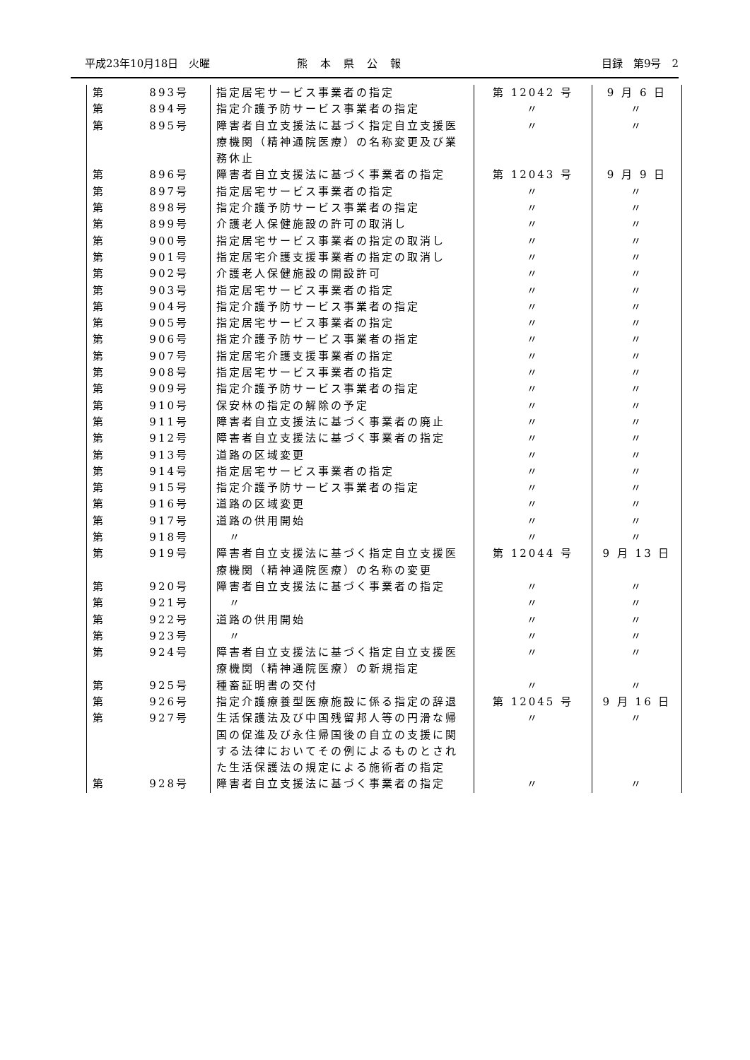平成23年10月18日　火曜 熊本県公報 目録　第9号　2
| 第 | 893号 | 指定居宅サービス事業者の指定 | 第 12042 号 | 9 月 6 日 |
| 第 | 894号 | 指定介護予防サービス事業者の指定 | 〃 | 〃 |
| 第 | 895号 | 障害者自立支援法に基づく指定自立支援医療機関（精神通院医療）の名称変更及び業務休止 | 〃 | 〃 |
| 第 | 896号 | 障害者自立支援法に基づく事業者の指定 | 第 12043 号 | 9 月 9 日 |
| 第 | 897号 | 指定居宅サービス事業者の指定 | 〃 | 〃 |
| 第 | 898号 | 指定介護予防サービス事業者の指定 | 〃 | 〃 |
| 第 | 899号 | 介護老人保健施設の許可の取消し | 〃 | 〃 |
| 第 | 900号 | 指定居宅サービス事業者の指定の取消し | 〃 | 〃 |
| 第 | 901号 | 指定居宅介護支援事業者の指定の取消し | 〃 | 〃 |
| 第 | 902号 | 介護老人保健施設の開設許可 | 〃 | 〃 |
| 第 | 903号 | 指定居宅サービス事業者の指定 | 〃 | 〃 |
| 第 | 904号 | 指定介護予防サービス事業者の指定 | 〃 | 〃 |
| 第 | 905号 | 指定居宅サービス事業者の指定 | 〃 | 〃 |
| 第 | 906号 | 指定介護予防サービス事業者の指定 | 〃 | 〃 |
| 第 | 907号 | 指定居宅介護支援事業者の指定 | 〃 | 〃 |
| 第 | 908号 | 指定居宅サービス事業者の指定 | 〃 | 〃 |
| 第 | 909号 | 指定介護予防サービス事業者の指定 | 〃 | 〃 |
| 第 | 910号 | 保安林の指定の解除の予定 | 〃 | 〃 |
| 第 | 911号 | 障害者自立支援法に基づく事業者の廃止 | 〃 | 〃 |
| 第 | 912号 | 障害者自立支援法に基づく事業者の指定 | 〃 | 〃 |
| 第 | 913号 | 道路の区域変更 | 〃 | 〃 |
| 第 | 914号 | 指定居宅サービス事業者の指定 | 〃 | 〃 |
| 第 | 915号 | 指定介護予防サービス事業者の指定 | 〃 | 〃 |
| 第 | 916号 | 道路の区域変更 | 〃 | 〃 |
| 第 | 917号 | 道路の供用開始 | 〃 | 〃 |
| 第 | 918号 | 〃 | 〃 | 〃 |
| 第 | 919号 | 障害者自立支援法に基づく指定自立支援医療機関（精神通院医療）の名称の変更 | 第 12044 号 | 9 月 13 日 |
| 第 | 920号 | 障害者自立支援法に基づく事業者の指定 | 〃 | 〃 |
| 第 | 921号 | 〃 | 〃 | 〃 |
| 第 | 922号 | 道路の供用開始 | 〃 | 〃 |
| 第 | 923号 | 〃 | 〃 | 〃 |
| 第 | 924号 | 障害者自立支援法に基づく指定自立支援医療機関（精神通院医療）の新規指定 | 〃 | 〃 |
| 第 | 925号 | 種畜証明書の交付 | 〃 | 〃 |
| 第 | 926号 | 指定介護療養型医療施設に係る指定の辞退 | 第 12045 号 | 9 月 16 日 |
| 第 | 927号 | 生活保護法及び中国残留邦人等の円滑な帰国の促進及び永住帰国後の自立の支援に関する法律においてその例によるものとされた生活保護法の規定による施術者の指定 | 〃 | 〃 |
| 第 | 928号 | 障害者自立支援法に基づく事業者の指定 | 〃 | 〃 |